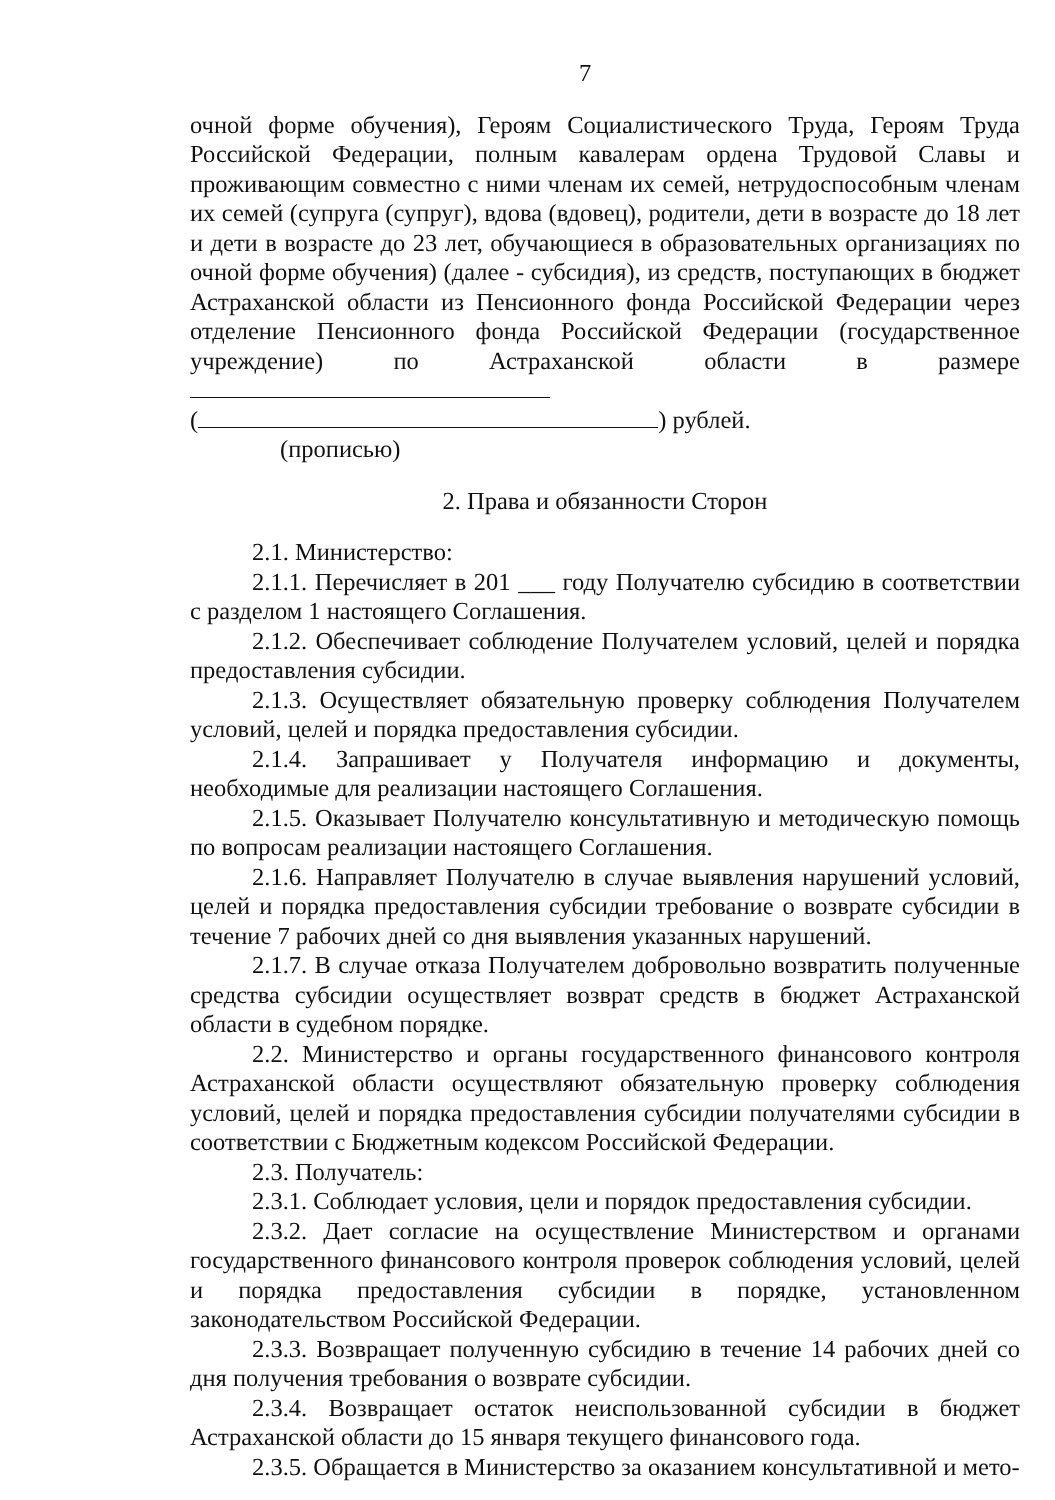7
очной форме обучения), Героям Социалистического Труда, Героям Труда Российской Федерации, полным кавалерам ордена Трудовой Славы и проживающим совместно с ними членам их семей, нетрудоспособным членам их семей (супруга (супруг), вдова (вдовец), родители, дети в возрасте до 18 лет и дети в возрасте до 23 лет, обучающиеся в образовательных организациях по очной форме обучения) (далее - субсидия), из средств, поступающих в бюджет Астраханской области из Пенсионного фонда Российской Федерации через отделение Пенсионного фонда Российской Федерации (государственное учреждение) по Астраханской области в размере
( ) рублей.
(прописью)
2. Права и обязанности Сторон
2.1. Министерство:
2.1.1. Перечисляет в 201 ___ году Получателю субсидию в соответствии с разделом 1 настоящего Соглашения.
2.1.2. Обеспечивает соблюдение Получателем условий, целей и порядка предоставления субсидии.
2.1.3. Осуществляет обязательную проверку соблюдения Получателем условий, целей и порядка предоставления субсидии.
2.1.4. Запрашивает у Получателя информацию и документы, необходимые для реализации настоящего Соглашения.
2.1.5. Оказывает Получателю консультативную и методическую помощь по вопросам реализации настоящего Соглашения.
2.1.6. Направляет Получателю в случае выявления нарушений условий, целей и порядка предоставления субсидии требование о возврате субсидии в течение 7 рабочих дней со дня выявления указанных нарушений.
2.1.7. В случае отказа Получателем добровольно возвратить полученные средства субсидии осуществляет возврат средств в бюджет Астраханской области в судебном порядке.
2.2. Министерство и органы государственного финансового контроля Астраханской области осуществляют обязательную проверку соблюдения условий, целей и порядка предоставления субсидии получателями субсидии в соответствии с Бюджетным кодексом Российской Федерации.
2.3. Получатель:
2.3.1. Соблюдает условия, цели и порядок предоставления субсидии.
2.3.2. Дает согласие на осуществление Министерством и органами государственного финансового контроля проверок соблюдения условий, целей и порядка предоставления субсидии в порядке, установленном законодательством Российской Федерации.
2.3.3. Возвращает полученную субсидию в течение 14 рабочих дней со дня получения требования о возврате субсидии.
2.3.4. Возвращает остаток неиспользованной субсидии в бюджет Астраханской области до 15 января текущего финансового года.
2.3.5. Обращается в Министерство за оказанием консультативной и мето-